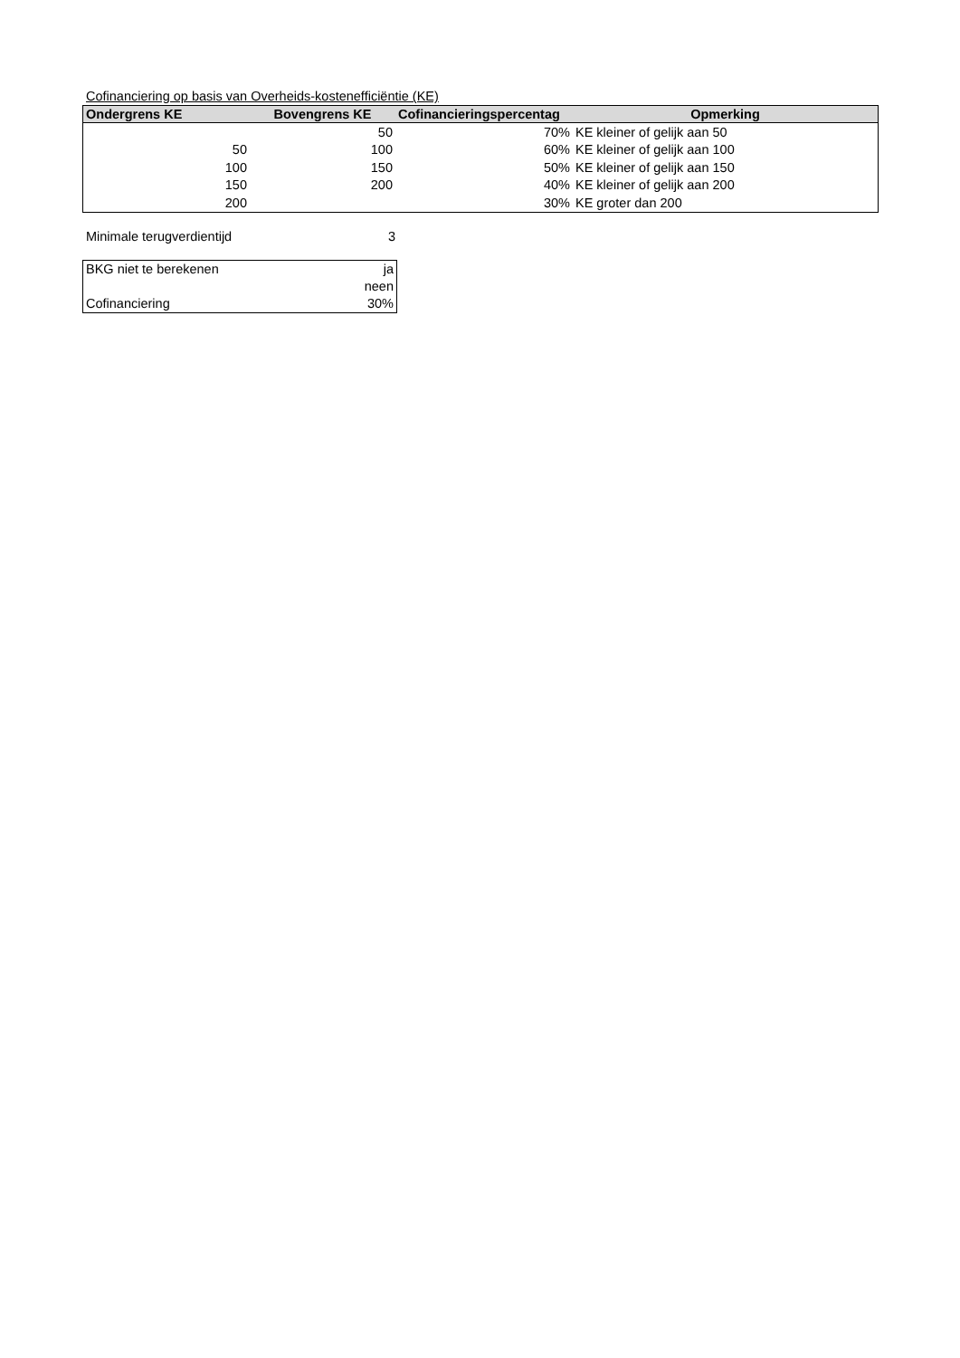Cofinanciering op basis van Overheids-kostenefficiëntie (KE)
| Ondergrens KE | Bovengrens KE | Cofinancieringspercentag | Opmerking |
| --- | --- | --- | --- |
| | 50 | 70% | KE kleiner of gelijk aan 50 |
| 50 | 100 | 60% | KE kleiner of gelijk aan 100 |
| 100 | 150 | 50% | KE kleiner of gelijk aan 150 |
| 150 | 200 | 40% | KE kleiner of gelijk aan 200 |
| 200 | | 30% | KE groter dan 200 |
| Minimale terugverdientijd | 3 |
| BKG niet te berekenen | ja |
| | neen |
| Cofinanciering | 30% |